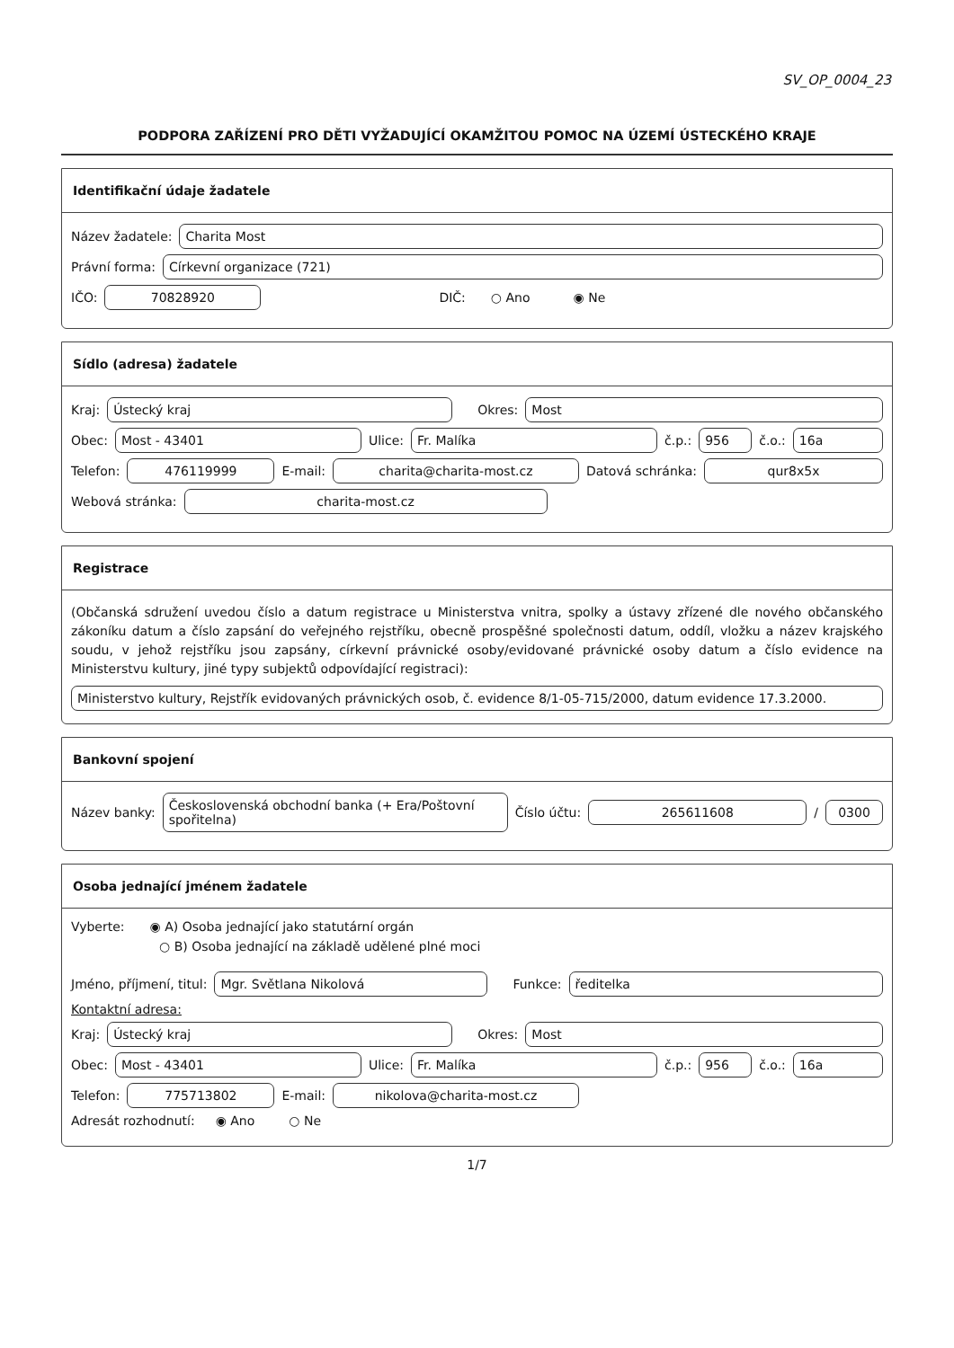SV_OP_0004_23
PODPORA ZAŘÍZENÍ PRO DĚTI VYŽADUJÍCÍ OKAMŽITOU POMOC NA ÚZEMÍ ÚSTECKÉHO KRAJE
Identifikační údaje žadatele
Název žadatele: Charita Most
Právní forma: Církevní organizace (721)
IČO: 70828920 DIČ: ○ Ano ◉ Ne
Sídlo (adresa) žadatele
Kraj: Ústecký kraj Okres: Most
Obec: Most - 43401 Ulice: Fr. Malíka č.p.: 956 č.o.: 16a
Telefon: 476119999 E-mail: charita@charita-most.cz Datová schránka: qur8x5x
Webová stránka: charita-most.cz
Registrace
(Občanská sdružení uvedou číslo a datum registrace u Ministerstva vnitra, spolky a ústavy zřízené dle nového občanského zákoníku datum a číslo zapsání do veřejného rejstříku, obecně prospěšné společnosti datum, oddíl, vložku a název krajského soudu, v jehož rejstříku jsou zapsány, církevní právnické osoby/evidované právnické osoby datum a číslo evidence na Ministerstvu kultury, jiné typy subjektů odpovídající registraci):
Ministerstvo kultury, Rejstřík evidovaných právnických osob, č. evidence 8/1-05-715/2000, datum evidence 17.3.2000.
Bankovní spojení
Název banky: Československá obchodní banka (+ Era/Poštovní spořitelna) Číslo účtu: 265611608 / 0300
Osoba jednající jménem žadatele
Vyberte: ◉ A) Osoba jednající jako statutární orgán
○ B) Osoba jednající na základě udělené plné moci
Jméno, příjmení, titul: Mgr. Světlana Nikolová Funkce: ředitelka
Kontaktní adresa:
Kraj: Ústecký kraj Okres: Most
Obec: Most - 43401 Ulice: Fr. Malíka č.p.: 956 č.o.: 16a
Telefon: 775713802 E-mail: nikolova@charita-most.cz
Adresát rozhodnutí: ◉ Ano ○ Ne
1/7